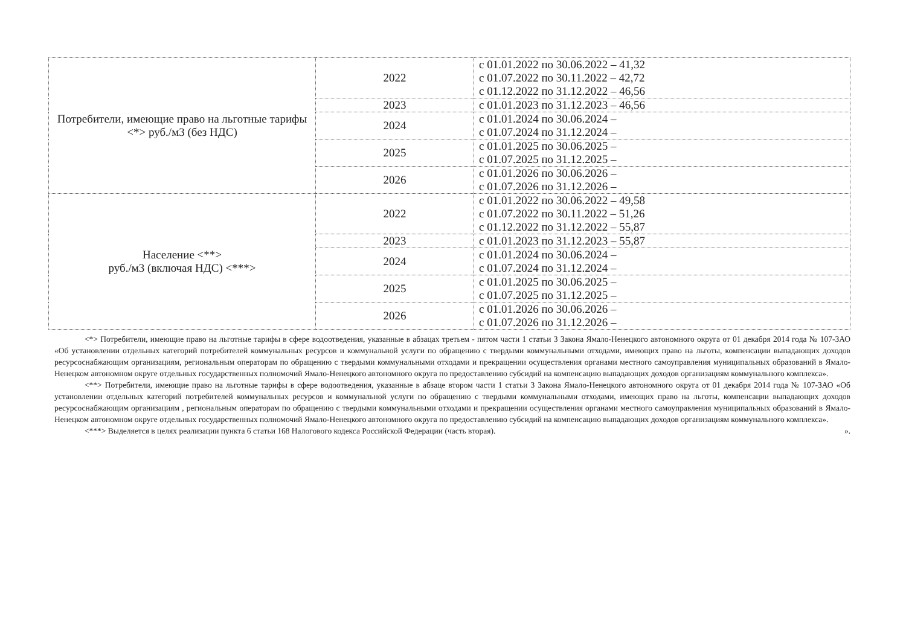| Потребители, имеющие право на льготные тарифы <*> руб./м3 (без НДС) | 2022 | с 01.01.2022 по 30.06.2022 – 41,32 с 01.07.2022 по 30.11.2022 – 42,72 с 01.12.2022 по 31.12.2022 – 46,56 |
| | 2023 | с 01.01.2023 по 31.12.2023 – 46,56 |
| | 2024 | с 01.01.2024 по 30.06.2024 – с 01.07.2024 по 31.12.2024 – |
| | 2025 | с 01.01.2025 по 30.06.2025 – с 01.07.2025 по 31.12.2025 – |
| | 2026 | с 01.01.2026 по 30.06.2026 – с 01.07.2026 по 31.12.2026 – |
| Население <**> руб./м3 (включая НДС) <***> | 2022 | с 01.01.2022 по 30.06.2022 – 49,58 с 01.07.2022 по 30.11.2022 – 51,26 с 01.12.2022 по 31.12.2022 – 55,87 |
| | 2023 | с 01.01.2023 по 31.12.2023 – 55,87 |
| | 2024 | с 01.01.2024 по 30.06.2024 – с 01.07.2024 по 31.12.2024 – |
| | 2025 | с 01.01.2025 по 30.06.2025 – с 01.07.2025 по 31.12.2025 – |
| | 2026 | с 01.01.2026 по 30.06.2026 – с 01.07.2026 по 31.12.2026 – |
<*> Потребители, имеющие право на льготные тарифы в сфере водоотведения, указанные в абзацах третьем - пятом части 1 статьи 3 Закона Ямало-Ненецкого автономного округа от 01 декабря 2014 года № 107-ЗАО «Об установлении отдельных категорий потребителей коммунальных ресурсов и коммунальной услуги по обращению с твердыми коммунальными отходами, имеющих право на льготы, компенсации выпадающих доходов ресурсоснабжающим организациям, региональным операторам по обращению с твердыми коммунальными отходами и прекращении осуществления органами местного самоуправления муниципальных образований в Ямало-Ненецком автономном округе отдельных государственных полномочий Ямало-Ненецкого автономного округа по предоставлению субсидий на компенсацию выпадающих доходов организациям коммунального комплекса».
<**> Потребители, имеющие право на льготные тарифы в сфере водоотведения, указанные в абзаце втором части 1 статьи 3 Закона Ямало-Ненецкого автономного округа от 01 декабря 2014 года № 107-ЗАО «Об установлении отдельных категорий потребителей коммунальных ресурсов и коммунальной услуги по обращению с твердыми коммунальными отходами, имеющих право на льготы, компенсации выпадающих доходов ресурсоснабжающим организациям , региональным операторам по обращению с твердыми коммунальными отходами и прекращении осуществления органами местного самоуправления муниципальных образований в Ямало-Ненецком автономном округе отдельных государственных полномочий Ямало-Ненецкого автономного округа по предоставлению субсидий на компенсацию выпадающих доходов организациям коммунального комплекса».
<***> Выделяется в целях реализации пункта 6 статьи 168 Налогового кодекса Российской Федерации (часть вторая). ».